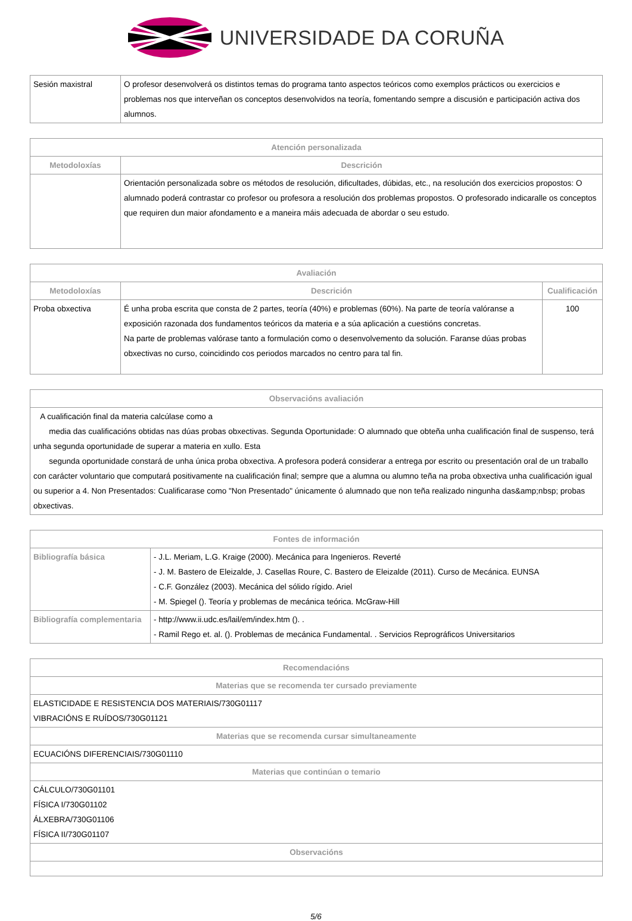UNIVERSIDADE DA CORUÑA
| Sesión maxistral | O profesor desenvolverá os distintos temas do programa tanto aspectos teóricos como exemplos prácticos ou exercicios e problemas nos que interveñan os conceptos desenvolvidos na teoría, fomentando sempre a discusión e participación activa dos alumnos. |
| Atención personalizada | |
| --- | --- |
| Metodoloxías | Descrición |
| | Orientación personalizada sobre os métodos de resolución, dificultades, dúbidas, etc., na resolución dos exercicios propostos: O alumnado poderá contrastar co profesor ou profesora a resolución dos problemas propostos. O profesorado indicaralle os conceptos que requiren dun maior afondamento e a maneira máis adecuada de abordar o seu estudo. |
| Avaliación | | |
| --- | --- | --- |
| Metodoloxías | Descrición | Cualificación |
| Proba obxectiva | É unha proba escrita que consta de 2 partes, teoría (40%) e problemas (60%). Na parte de teoría valóranse a exposición razonada dos fundamentos teóricos da materia e a súa aplicación a cuestións concretas. Na parte de problemas valórase tanto a formulación como o desenvolvemento da solución. Faranse dúas probas obxectivas no curso, coincidindo cos periodos marcados no centro para tal fin. | 100 |
| Observacións avaliación |
| --- |
| A cualificación final da materia calcúlase como a media das cualificacións obtidas nas dúas probas obxectivas. Segunda Oportunidade: O alumnado que obteña unha cualificación final de suspenso, terá unha segunda oportunidade de superar a materia en xullo. Esta segunda oportunidade constará de unha única proba obxectiva. A profesora poderá considerar a entrega por escrito ou presentación oral de un traballo con carácter voluntario que computará positivamente na cualificación final; sempre que a alumna ou alumno teña na proba obxectiva unha cualificación igual ou superior a 4. Non Presentados: Cualificarase como "Non Presentado" únicamente ó alumnado que non teña realizado ningunha das&amp;nbsp; probas obxectivas. |
| Fontes de información | |
| --- | --- |
| Bibliografía básica | - J.L. Meriam, L.G. Kraige (2000). Mecánica para Ingenieros. Reverté - J. M. Bastero de Eleizalde, J. Casellas Roure, C. Bastero de Eleizalde (2011). Curso de Mecánica. EUNSA - C.F. González (2003). Mecánica del sólido rígido. Ariel - M. Spiegel (). Teoría y problemas de mecánica teórica. McGraw-Hill |
| Bibliografía complementaria | - http://www.ii.udc.es/lail/em/index.htm (). . - Ramil Rego et. al. (). Problemas de mecánica Fundamental. . Servicios Reprográficos Universitarios |
| Recomendacións |
| --- |
| Materias que se recomenda ter cursado previamente |
| ELASTICIDADE E RESISTENCIA DOS MATERIAIS/730G01117 VIBRACIÓNS E RUÍDOS/730G01121 |
| Materias que se recomenda cursar simultaneamente |
| ECUACIÓNS DIFERENCIAIS/730G01110 |
| Materias que continúan o temario |
| CÁLCULO/730G01101 FÍSICA I/730G01102 ÁLXEBRA/730G01106 FÍSICA II/730G01107 |
| Observacións |
5/6